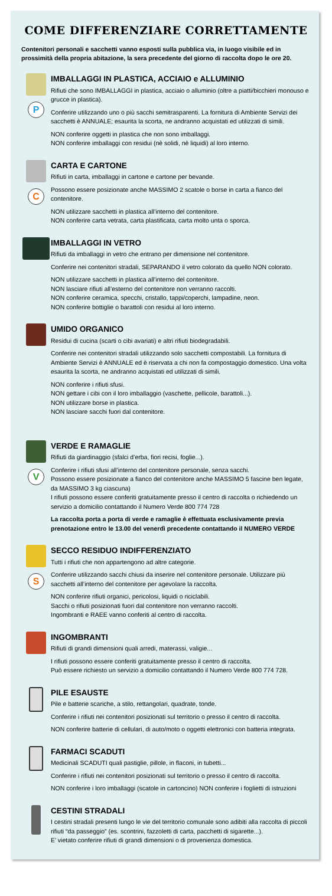COME DIFFERENZIARE CORRETTAMENTE
Contenitori personali e sacchetti vanno esposti sulla pubblica via, in luogo visibile ed in prossimità della propria abitazione, la sera precedente del giorno di raccolta dopo le ore 20.
P
IMBALLAGGI IN PLASTICA, ACCIAIO e ALLUMINIO
Rifiuti che sono IMBALLAGGI in plastica, acciaio o alluminio (oltre a piatti/bicchieri monouso e grucce in plastica).
Conferire utilizzando uno o più sacchi semitrasparenti. La fornitura di Ambiente Servizi dei sacchetti è ANNUALE; esaurita la scorta, ne andranno acquistati ed utilizzati di simili.
NON conferire oggetti in plastica che non sono imballaggi.
NON conferire imballaggi con residui (nè solidi, nè liquidi) al loro interno.
C
CARTA E CARTONE
Rifiuti in carta, imballaggi in cartone e cartone per bevande.
Possono essere posizionate anche MASSIMO 2 scatole o borse in carta a fianco del contenitore.
NON utilizzare sacchetti in plastica all’interno del contenitore.
NON conferire carta vetrata, carta plastificata, carta molto unta o sporca.
IMBALLAGGI IN VETRO
Rifiuti da imballaggi in vetro che entrano per dimensione nel contenitore.
Conferire nei contenitori stradali, SEPARANDO il vetro colorato da quello NON colorato.
NON utilizzare sacchetti in plastica all’interno del contenitore.
NON lasciare rifiuti all’esterno del contenitore non verranno raccolti.
NON conferire ceramica, specchi, cristallo, tappi/coperchi, lampadine, neon.
NON conferire bottiglie o barattoli con residui al loro interno.
UMIDO ORGANICO
Residui di cucina (scarti o cibi avariati) e altri rifiuti biodegradabili.
Conferire nei contenitori stradali utilizzando solo sacchetti compostabili. La fornitura di Ambiente Servizi è ANNUALE ed è riservata a chi non fa compostaggio domestico. Una volta esaurita la scorta, ne andranno acquistati ed utilizzati di simili.
NON conferire i rifiuti sfusi.
NON gettare i cibi con il loro imballaggio (vaschette, pellicole, barattoli...).
NON utilizzare borse in plastica.
NON lasciare sacchi fuori dal contenitore.
V
VERDE E RAMAGLIE
Rifiuti da giardinaggio (sfalci d’erba, fiori recisi, foglie...).
Conferire i rifiuti sfusi all’interno del contenitore personale, senza sacchi.
Possono essere posizionate a fianco del contenitore anche MASSIMO 5 fascine ben legate, da MASSIMO 3 kg ciascuna)
I rifiuti possono essere conferiti gratuitamente presso il centro di raccolta o richiedendo un servizio a domicilio contattando il Numero Verde 800 774 728
La raccolta porta a porta di verde e ramaglie è effettuata esclusivamente previa prenotazione entro le 13.00 del venerdì precedente contattando il NUMERO VERDE
S
SECCO RESIDUO INDIFFERENZIATO
Tutti i rifiuti che non appartengono ad altre categorie.
Conferire utilizzando sacchi chiusi da inserire nel contenitore personale. Utilizzare più sacchetti all’interno del contenitore per agevolare la raccolta.
NON conferire rifiuti organici, pericolosi, liquidi o riciclabili.
Sacchi o rifiuti posizionati fuori dal contenitore non verranno raccolti.
Ingombranti e RAEE vanno conferiti al centro di raccolta.
INGOMBRANTI
Rifiuti di grandi dimensioni quali arredi, materassi, valigie...
I rifiuti possono essere conferiti gratuitamente presso il centro di raccolta.
Può essere richiesto un servizio a domicilio contattando il Numero Verde 800 774 728.
PILE ESAUSTE
Pile e batterie scariche, a stilo, rettangolari, quadrate, tonde.
Conferire i rifiuti nei contenitori posizionati sul territorio o presso il centro di raccolta.
NON conferire batterie di cellulari, di auto/moto o oggetti elettronici con batteria integrata.
FARMACI SCADUTI
Medicinali SCADUTI quali pastiglie, pillole, in flaconi, in tubetti...
Conferire i rifiuti nei contenitori posizionati sul territorio o presso il centro di raccolta.
NON conferire i loro imballaggi (scatole in cartoncino) NON conferire i foglietti di istruzioni
CESTINI STRADALI
I cestini stradali presenti lungo le vie del territorio comunale sono adibiti alla raccolta di piccoli rifiuti “da passeggio” (es. scontrini, fazzoletti di carta, pacchetti di sigarette...).
E’ vietato conferire rifiuti di grandi dimensioni o di provenienza domestica.